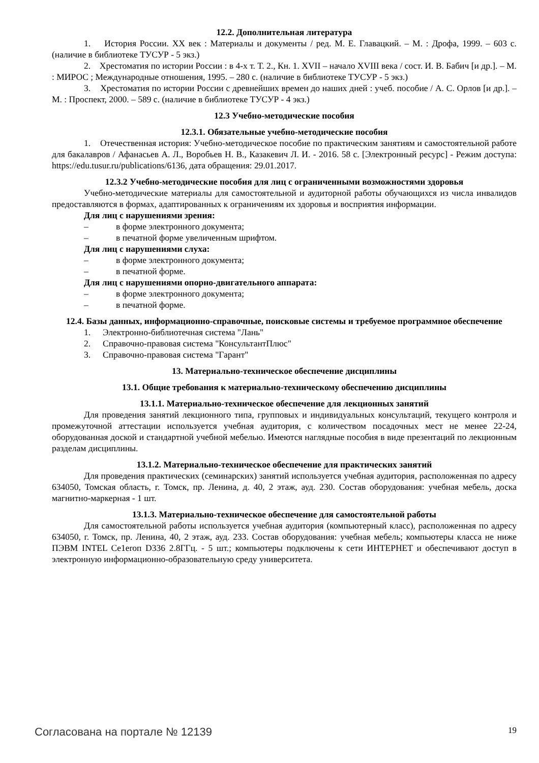12.2. Дополнительная литература
1. История России. XX век : Материалы и документы / ред. М. Е. Главацкий. – М. : Дрофа, 1999. – 603 с. (наличие в библиотеке ТУСУР - 5 экз.)
2. Хрестоматия по истории России : в 4-х т. Т. 2., Кн. 1. XVII – начало XVIII века / сост. И. В. Бабич [и др.]. – М. : МИРОС ; Международные отношения, 1995. – 280 с. (наличие в библиотеке ТУСУР - 5 экз.)
3. Хрестоматия по истории России с древнейших времен до наших дней : учеб. пособие / А. С. Орлов [и др.]. – М. : Проспект, 2000. – 589 с. (наличие в библиотеке ТУСУР - 4 экз.)
12.3 Учебно-методические пособия
12.3.1. Обязательные учебно-методические пособия
1. Отечественная история: Учебно-методическое пособие по практическим занятиям и самостоятельной работе для бакалавров / Афанасьев А. Л., Воробьев Н. В., Казакевич Л. И. - 2016. 58 с. [Электронный ресурс] - Режим доступа: https://edu.tusur.ru/publications/6136, дата обращения: 29.01.2017.
12.3.2 Учебно-методические пособия для лиц с ограниченными возможностями здоровья
Учебно-методические материалы для самостоятельной и аудиторной работы обучающихся из числа инвалидов предоставляются в формах, адаптированных к ограничениям их здоровья и восприятия информации.
Для лиц с нарушениями зрения:
– в форме электронного документа;
– в печатной форме увеличенным шрифтом.
Для лиц с нарушениями слуха:
– в форме электронного документа;
– в печатной форме.
Для лиц с нарушениями опорно-двигательного аппарата:
– в форме электронного документа;
– в печатной форме.
12.4. Базы данных, информационно-справочные, поисковые системы и требуемое программное обеспечение
1. Электронно-библиотечная система "Лань"
2. Справочно-правовая система "КонсультантПлюс"
3. Справочно-правовая система "Гарант"
13. Материально-техническое обеспечение дисциплины
13.1. Общие требования к материально-техническому обеспечению дисциплины
13.1.1. Материально-техническое обеспечение для лекционных занятий
Для проведения занятий лекционного типа, групповых и индивидуальных консультаций, текущего контроля и промежуточной аттестации используется учебная аудитория, с количеством посадочных мест не менее 22-24, оборудованная доской и стандартной учебной мебелью. Имеются наглядные пособия в виде презентаций по лекционным разделам дисциплины.
13.1.2. Материально-техническое обеспечение для практических занятий
Для проведения практических (семинарских) занятий используется учебная аудитория, расположенная по адресу 634050, Томская область, г. Томск, пр. Ленина, д. 40, 2 этаж, ауд. 230. Состав оборудования: учебная мебель, доска магнитно-маркерная - 1 шт.
13.1.3. Материально-техническое обеспечение для самостоятельной работы
Для самостоятельной работы используется учебная аудитория (компьютерный класс), расположенная по адресу 634050, г. Томск, пр. Ленина, 40, 2 этаж, ауд. 233. Состав оборудования: учебная мебель; компьютеры класса не ниже ПЭВМ INTEL Ce1eroп D336 2.8ГГц. - 5 шт.; компьютеры подключены к сети ИНТЕРНЕТ и обеспечивают доступ в электронную информационно-образовательную среду университета.
Согласована на портале № 12139 19